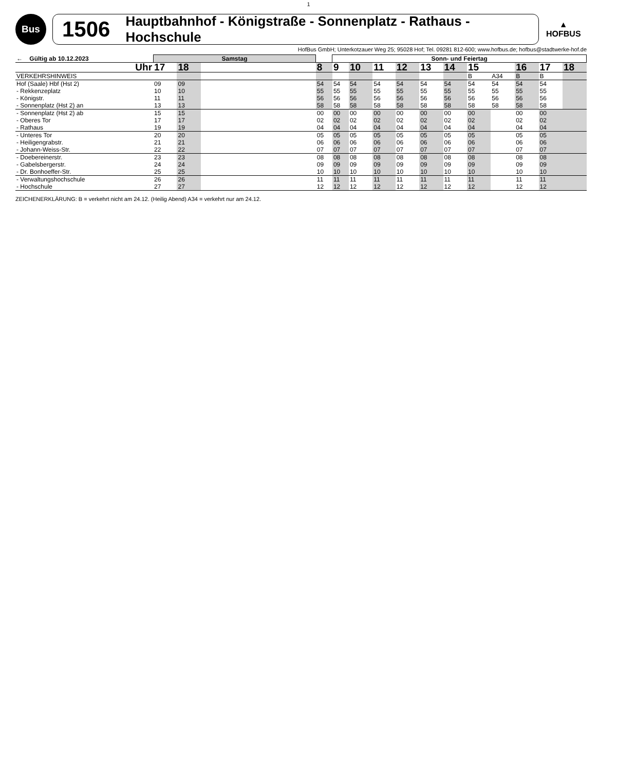1
Bus
1506 Hauptbahnhof - Königstraße - Sonnenplatz - Rathaus - Hochschule
▲
HOFBUS
HofBus GmbH; Unterkotzauer Weg 25; 95028 Hof; Tel. 09281 812-600; www.hofbus.de; hofbus@stadtwerke-hof.de
| ← Gültig ab 10.12.2023 | Samstag | | | | Sonn- und Feiertag | | | | | | | | | | |
| --- | --- | --- | --- | --- | --- | --- | --- | --- | --- | --- | --- | --- | --- | --- | --- |
| Uhr | 17 | 18 | | 8 | 9 | 10 | 11 | 12 | 13 | 14 | 15 | | 16 | 17 | 18 |
| VERKEHRSHINWEIS | | | | | | | | | | | B | A34 | B | B | |
| Hof (Saale) Hbf (Hst 2) - Rekkenzeplatz - Königstr. - Sonnenplatz (Hst 2) an | 09 10 11 13 | 09 10 11 13 | | 54 55 56 58 | 54 55 56 58 | 54 55 56 58 | 54 55 56 58 | 54 55 56 58 | 54 55 56 58 | 54 55 56 58 | 54 55 56 58 | 54 55 56 58 | 54 55 56 58 | 54 55 56 58 | |
| - Sonnenplatz (Hst 2) ab - Oberes Tor - Rathaus | 15 17 19 | 15 17 19 | | 00 02 04 | 00 02 04 | 00 02 04 | 00 02 04 | 00 02 04 | 00 02 04 | 00 02 04 | 00 02 04 | | 00 02 04 | 00 02 04 | |
| - Unteres Tor - Heiligengrabstr. - Johann-Weiss-Str. | 20 21 22 | 20 21 22 | | 05 06 07 | 05 06 07 | 05 06 07 | 05 06 07 | 05 06 07 | 05 06 07 | 05 06 07 | 05 06 07 | | 05 06 07 | 05 06 07 | |
| - Doebereinerstr. - Gabelsbergerstr. - Dr. Bonhoeffer-Str. | 23 24 25 | 23 24 25 | | 08 09 10 | 08 09 10 | 08 09 10 | 08 09 10 | 08 09 10 | 08 09 10 | 08 09 10 | 08 09 10 | | 08 09 10 | 08 09 10 | |
| - Verwaltungshochschule - Hochschule | 26 27 | 26 27 | | 11 12 | 11 12 | 11 12 | 11 12 | 11 12 | 11 12 | 11 12 | 11 12 | | 11 12 | 11 12 | |
ZEICHENERKLÄRUNG: B = verkehrt nicht am 24.12. (Heilig Abend) A34 = verkehrt nur am 24.12.